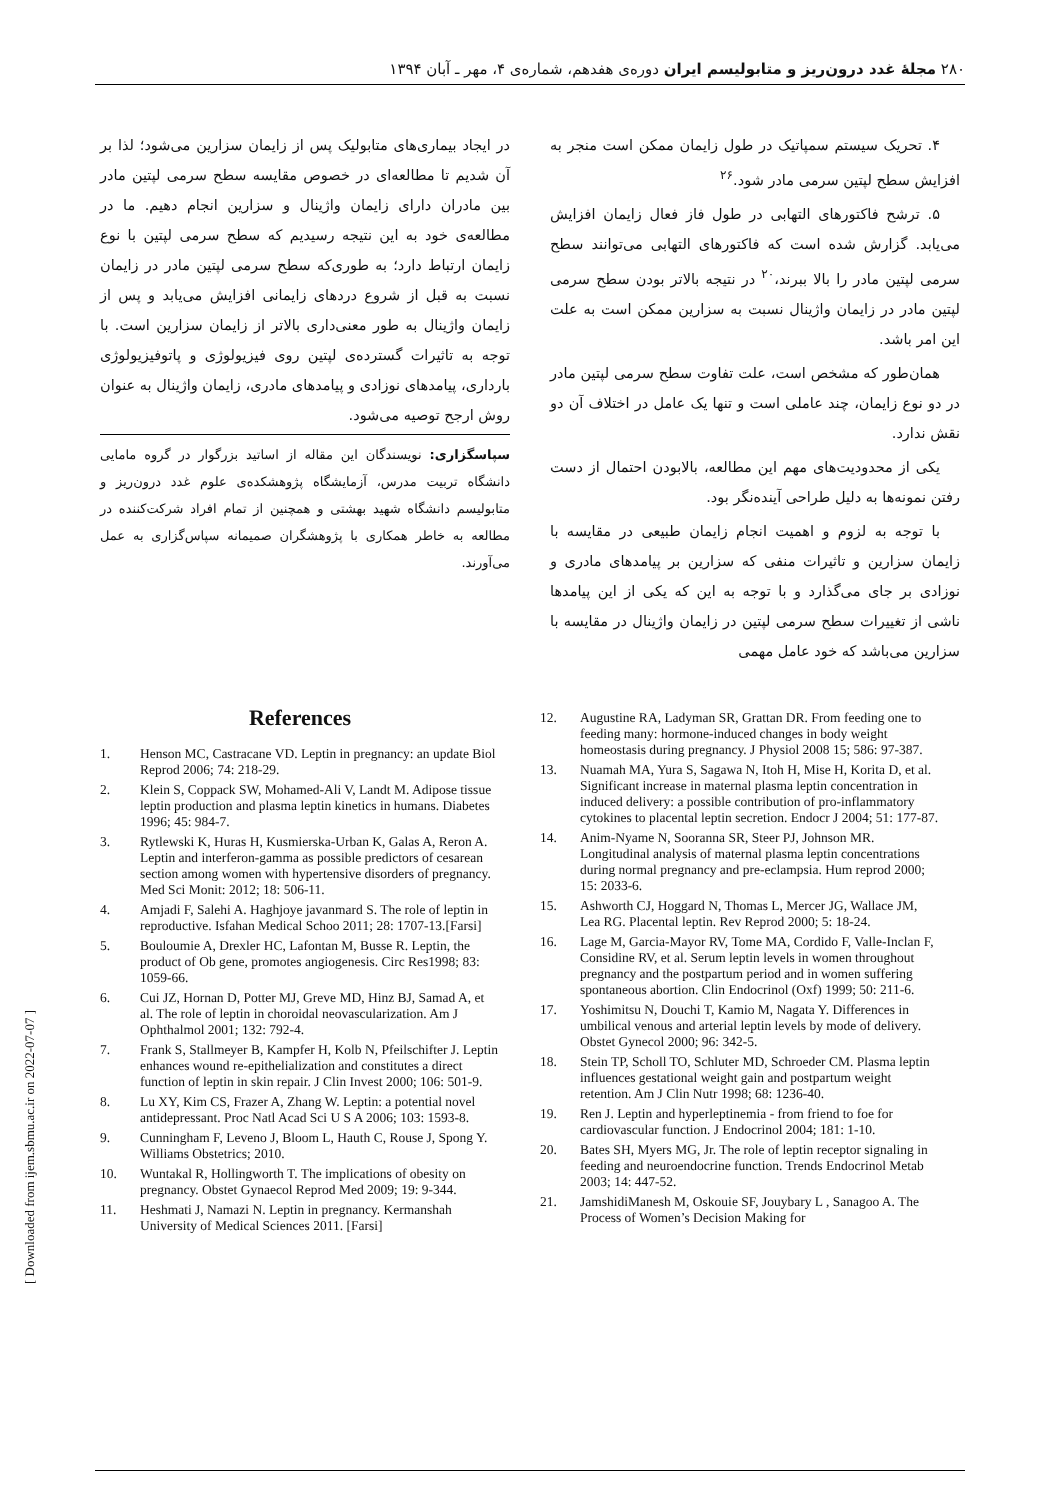۲۸۰ مجلۀ غدد درون‌ریز و متابولیسم ایران دوره‌ی هفدهم، شماره‌ی ۴، مهر ـ آبان ۱۳۹۴
۴. تحریک سیستم سمپاتیک در طول زایمان ممکن است منجر به افزایش سطح لپتین سرمی مادر شود.<sup>۲۶</sup>
۵. ترشح فاکتورهای التهابی در طول فاز فعال زایمان افزایش می‌یابد. گزارش شده است که فاکتورهای التهابی می‌توانند سطح سرمی لپتین مادر را بالا ببرند،<sup>۲۰</sup> در نتیجه بالاتر بودن سطح سرمی لپتین مادر در زایمان واژینال نسبت به سزارین ممکن است به علت این امر باشد.
همان‌طور که مشخص است، علت تفاوت سطح سرمی لپتین مادر در دو نوع زایمان، چند عاملی است و تنها یک عامل در اختلاف آن دو نقش ندارد.
یکی از محدودیت‌های مهم این مطالعه، بالابودن احتمال از دست رفتن نمونه‌ها به دلیل طراحی آینده‌نگر بود.
با توجه به لزوم و اهمیت انجام زایمان طبیعی در مقایسه با زایمان سزارین و تاثیرات منفی که سزارین بر پیامدهای مادری و نوزادی بر جای می‌گذارد و با توجه به این که یکی از این پیامدها ناشی از تغییرات سطح سرمی لپتین در زایمان واژینال در مقایسه با سزارین می‌باشد که خود عامل مهمی
در ایجاد بیماری‌های متابولیک پس از زایمان سزارین می‌شود؛ لذا بر آن شدیم تا مطالعه‌ای در خصوص مقایسه سطح سرمی لپتین مادر بین مادران دارای زایمان واژینال و سزارین انجام دهیم. ما در مطالعه‌ی خود به این نتیجه رسیدیم که سطح سرمی لپتین با نوع زایمان ارتباط دارد؛ به طوری‌که سطح سرمی لپتین مادر در زایمان نسبت به قبل از شروع دردهای زایمانی افزایش می‌یابد و پس از زایمان واژینال به طور معنی‌داری بالاتر از زایمان سزارین است. با توجه به تاثیرات گسترده‌ی لپتین روی فیزیولوژی و پاتوفیزیولوژی بارداری، پیامدهای نوزادی و پیامدهای مادری، زایمان واژینال به عنوان روش ارجح توصیه می‌شود.
سپاسگزاری: نویسندگان این مقاله از اساتید بزرگوار در گروه مامایی دانشگاه تربیت مدرس، آزمایشگاه پژوهشکده‌ی علوم غدد درون‌ریز و متابولیسم دانشگاه شهید بهشتی و همچنین از تمام افراد شرکت‌کننده در مطالعه به خاطر همکاری با پژوهشگران صمیمانه سپاس‌گزاری به عمل می‌آورند.
References
1. Henson MC, Castracane VD. Leptin in pregnancy: an update Biol Reprod 2006; 74: 218-29.
2. Klein S, Coppack SW, Mohamed-Ali V, Landt M. Adipose tissue leptin production and plasma leptin kinetics in humans. Diabetes 1996; 45: 984-7.
3. Rytlewski K, Huras H, Kusmierska-Urban K, Galas A, Reron A. Leptin and interferon-gamma as possible predictors of cesarean section among women with hypertensive disorders of pregnancy. Med Sci Monit: 2012; 18: 506-11.
4. Amjadi F, Salehi A. Haghjoye javanmard S. The role of leptin in reproductive. Isfahan Medical Schoo 2011; 28: 1707-13.[Farsi]
5. Bouloumie A, Drexler HC, Lafontan M, Busse R. Leptin, the product of Ob gene, promotes angiogenesis. Circ Res1998; 83: 1059-66.
6. Cui JZ, Hornan D, Potter MJ, Greve MD, Hinz BJ, Samad A, et al. The role of leptin in choroidal neovascularization. Am J Ophthalmol 2001; 132: 792-4.
7. Frank S, Stallmeyer B, Kampfer H, Kolb N, Pfeilschifter J. Leptin enhances wound re-epithelialization and constitutes a direct function of leptin in skin repair. J Clin Invest 2000; 106: 501-9.
8. Lu XY, Kim CS, Frazer A, Zhang W. Leptin: a potential novel antidepressant. Proc Natl Acad Sci U S A 2006; 103: 1593-8.
9. Cunningham F, Leveno J, Bloom L, Hauth C, Rouse J, Spong Y. Williams Obstetrics; 2010.
10. Wuntakal R, Hollingworth T. The implications of obesity on pregnancy. Obstet Gynaecol Reprod Med 2009; 19: 9-344.
11. Heshmati J, Namazi N. Leptin in pregnancy. Kermanshah University of Medical Sciences 2011. [Farsi]
12. Augustine RA, Ladyman SR, Grattan DR. From feeding one to feeding many: hormone-induced changes in body weight homeostasis during pregnancy. J Physiol 2008 15; 586: 97-387.
13. Nuamah MA, Yura S, Sagawa N, Itoh H, Mise H, Korita D, et al. Significant increase in maternal plasma leptin concentration in induced delivery: a possible contribution of pro-inflammatory cytokines to placental leptin secretion. Endocr J 2004; 51: 177-87.
14. Anim-Nyame N, Sooranna SR, Steer PJ, Johnson MR. Longitudinal analysis of maternal plasma leptin concentrations during normal pregnancy and pre-eclampsia. Hum reprod 2000; 15: 2033-6.
15. Ashworth CJ, Hoggard N, Thomas L, Mercer JG, Wallace JM, Lea RG. Placental leptin. Rev Reprod 2000; 5: 18-24.
16. Lage M, Garcia-Mayor RV, Tome MA, Cordido F, Valle-Inclan F, Considine RV, et al. Serum leptin levels in women throughout pregnancy and the postpartum period and in women suffering spontaneous abortion. Clin Endocrinol (Oxf) 1999; 50: 211-6.
17. Yoshimitsu N, Douchi T, Kamio M, Nagata Y. Differences in umbilical venous and arterial leptin levels by mode of delivery. Obstet Gynecol 2000; 96: 342-5.
18. Stein TP, Scholl TO, Schluter MD, Schroeder CM. Plasma leptin influences gestational weight gain and postpartum weight retention. Am J Clin Nutr 1998; 68: 1236-40.
19. Ren J. Leptin and hyperleptinemia - from friend to foe for cardiovascular function. J Endocrinol 2004; 181: 1-10.
20. Bates SH, Myers MG, Jr. The role of leptin receptor signaling in feeding and neuroendocrine function. Trends Endocrinol Metab 2003; 14: 447-52.
21. JamshidiManesh M, Oskouie SF, Jouybary L , Sanagoo A. The Process of Women’s Decision Making for
[ Downloaded from ijem.sbmu.ac.ir on 2022-07-07 ]